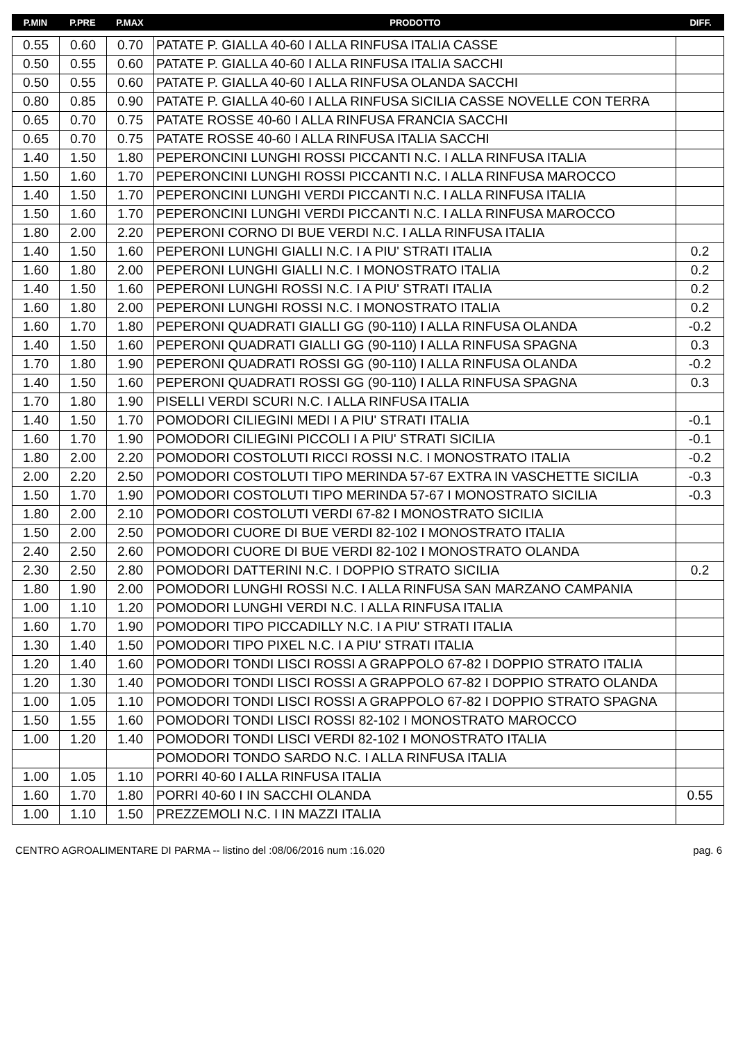| P.MIN | P.PRE | P.MAX | PRODOTTO | DIFF. |
| --- | --- | --- | --- | --- |
| 0.55 | 0.60 | 0.70 | PATATE P. GIALLA 40-60 I ALLA RINFUSA ITALIA CASSE | |
| 0.50 | 0.55 | 0.60 | PATATE P. GIALLA 40-60 I ALLA RINFUSA ITALIA SACCHI | |
| 0.50 | 0.55 | 0.60 | PATATE P. GIALLA 40-60 I ALLA RINFUSA OLANDA SACCHI | |
| 0.80 | 0.85 | 0.90 | PATATE P. GIALLA 40-60 I ALLA RINFUSA SICILIA CASSE NOVELLE CON TERRA | |
| 0.65 | 0.70 | 0.75 | PATATE ROSSE 40-60 I ALLA RINFUSA FRANCIA SACCHI | |
| 0.65 | 0.70 | 0.75 | PATATE ROSSE 40-60 I ALLA RINFUSA ITALIA SACCHI | |
| 1.40 | 1.50 | 1.80 | PEPERONCINI LUNGHI ROSSI PICCANTI N.C. I ALLA RINFUSA ITALIA | |
| 1.50 | 1.60 | 1.70 | PEPERONCINI LUNGHI ROSSI PICCANTI N.C. I ALLA RINFUSA MAROCCO | |
| 1.40 | 1.50 | 1.70 | PEPERONCINI LUNGHI VERDI PICCANTI N.C. I ALLA RINFUSA ITALIA | |
| 1.50 | 1.60 | 1.70 | PEPERONCINI LUNGHI VERDI PICCANTI N.C. I ALLA RINFUSA MAROCCO | |
| 1.80 | 2.00 | 2.20 | PEPERONI CORNO DI BUE VERDI N.C. I ALLA RINFUSA ITALIA | |
| 1.40 | 1.50 | 1.60 | PEPERONI LUNGHI GIALLI N.C. I A PIU' STRATI ITALIA | 0.2 |
| 1.60 | 1.80 | 2.00 | PEPERONI LUNGHI GIALLI N.C. I MONOSTRATO ITALIA | 0.2 |
| 1.40 | 1.50 | 1.60 | PEPERONI LUNGHI ROSSI N.C. I A PIU' STRATI ITALIA | 0.2 |
| 1.60 | 1.80 | 2.00 | PEPERONI LUNGHI ROSSI N.C. I MONOSTRATO ITALIA | 0.2 |
| 1.60 | 1.70 | 1.80 | PEPERONI QUADRATI GIALLI GG (90-110) I ALLA RINFUSA OLANDA | -0.2 |
| 1.40 | 1.50 | 1.60 | PEPERONI QUADRATI GIALLI GG (90-110) I ALLA RINFUSA SPAGNA | 0.3 |
| 1.70 | 1.80 | 1.90 | PEPERONI QUADRATI ROSSI GG (90-110) I ALLA RINFUSA OLANDA | -0.2 |
| 1.40 | 1.50 | 1.60 | PEPERONI QUADRATI ROSSI GG (90-110) I ALLA RINFUSA SPAGNA | 0.3 |
| 1.70 | 1.80 | 1.90 | PISELLI VERDI SCURI N.C. I ALLA RINFUSA ITALIA | |
| 1.40 | 1.50 | 1.70 | POMODORI CILIEGINI MEDI I A PIU' STRATI ITALIA | -0.1 |
| 1.60 | 1.70 | 1.90 | POMODORI CILIEGINI PICCOLI I A PIU' STRATI SICILIA | -0.1 |
| 1.80 | 2.00 | 2.20 | POMODORI COSTOLUTI RICCI ROSSI N.C. I MONOSTRATO ITALIA | -0.2 |
| 2.00 | 2.20 | 2.50 | POMODORI COSTOLUTI TIPO MERINDA 57-67 EXTRA IN VASCHETTE SICILIA | -0.3 |
| 1.50 | 1.70 | 1.90 | POMODORI COSTOLUTI TIPO MERINDA 57-67 I MONOSTRATO SICILIA | -0.3 |
| 1.80 | 2.00 | 2.10 | POMODORI COSTOLUTI VERDI 67-82 I MONOSTRATO SICILIA | |
| 1.50 | 2.00 | 2.50 | POMODORI CUORE DI BUE VERDI 82-102 I MONOSTRATO ITALIA | |
| 2.40 | 2.50 | 2.60 | POMODORI CUORE DI BUE VERDI 82-102 I MONOSTRATO OLANDA | |
| 2.30 | 2.50 | 2.80 | POMODORI DATTERINI N.C. I DOPPIO STRATO SICILIA | 0.2 |
| 1.80 | 1.90 | 2.00 | POMODORI LUNGHI ROSSI N.C. I ALLA RINFUSA SAN MARZANO CAMPANIA | |
| 1.00 | 1.10 | 1.20 | POMODORI LUNGHI VERDI N.C. I ALLA RINFUSA ITALIA | |
| 1.60 | 1.70 | 1.90 | POMODORI TIPO PICCADILLY N.C. I A PIU' STRATI ITALIA | |
| 1.30 | 1.40 | 1.50 | POMODORI TIPO PIXEL N.C. I A PIU' STRATI ITALIA | |
| 1.20 | 1.40 | 1.60 | POMODORI TONDI LISCI ROSSI A GRAPPOLO 67-82 I DOPPIO STRATO ITALIA | |
| 1.20 | 1.30 | 1.40 | POMODORI TONDI LISCI ROSSI A GRAPPOLO 67-82 I DOPPIO STRATO OLANDA | |
| 1.00 | 1.05 | 1.10 | POMODORI TONDI LISCI ROSSI A GRAPPOLO 67-82 I DOPPIO STRATO SPAGNA | |
| 1.50 | 1.55 | 1.60 | POMODORI TONDI LISCI ROSSI 82-102 I MONOSTRATO MAROCCO | |
| 1.00 | 1.20 | 1.40 | POMODORI TONDI LISCI VERDI 82-102 I MONOSTRATO ITALIA | |
| | | | POMODORI TONDO SARDO N.C. I ALLA RINFUSA ITALIA | |
| 1.00 | 1.05 | 1.10 | PORRI 40-60 I ALLA RINFUSA ITALIA | |
| 1.60 | 1.70 | 1.80 | PORRI 40-60 I IN SACCHI OLANDA | 0.55 |
| 1.00 | 1.10 | 1.50 | PREZZEMOLI N.C. I IN MAZZI ITALIA | |
CENTRO AGROALIMENTARE DI PARMA -- listino del :08/06/2016 num :16.020 pag. 6